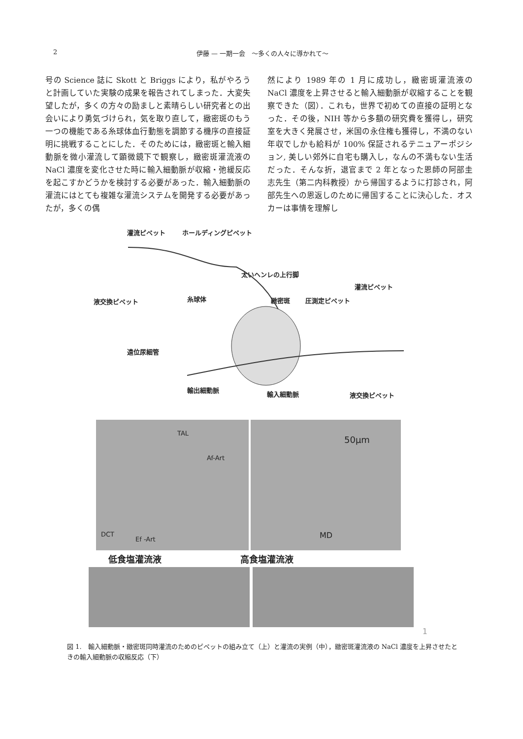2 伊藤 — 一期一会　～多くの人々に導かれて～
号の Science 誌に Skott と Briggs により，私がやろうと計画していた実験の成果を報告されてしまった．大変失望したが，多くの方々の励ましと素晴らしい研究者との出会いにより勇気づけられ，気を取り直して，緻密斑のもう一つの機能である糸球体血行動態を調節する機序の直接証明に挑戦することにした．そのためには，緻密斑と輸入細動脈を微小灌流して顕微鏡下で観察し，緻密斑灌流液の NaCl 濃度を変化させた時に輸入細動脈が収縮・弛緩反応を起こすかどうかを検討する必要があった．輸入細動脈の灌流にはとても複雑な灌流システムを開発する必要があったが，多くの偶
然により 1989 年の 1 月に成功し，緻密斑灌流液の NaCl 濃度を上昇させると輸入細動脈が収縮することを観察できた（図）．これも，世界で初めての直接の証明となった．その後，NIH 等から多額の研究費を獲得し，研究室を大きく発展させ，米国の永住権も獲得し，不満のない年収でしかも給料が 100% 保証されるテニュアーポジション, 美しい郊外に自宅も購入し，なんの不満もない生活だった．そんな折，退官まで 2 年となった恩師の阿部圭志先生（第二内科教授）から帰国するように打診され，阿部先生への恩返しのために帰国することに決心した．オスカーは事情を理解し
灌流ピペット ホールディングピペット
太いヘンレの上行脚
灌流ピペット
液交換ピペット 糸球体 緻密斑 圧測定ピペット
遠位尿細管
輸出細動脈
輸入細動脈 液交換ピペット
TAL
Af-Art
DCT
Ef -Art
50μm
MD
低食塩灌流液 高食塩灌流液
1
図 1.　輸入細動脈・緻密斑同時灌流のためのピペットの組み立て（上）と灌流の実例（中），緻密斑灌流液の NaCl 濃度を上昇させたときの輸入細動脈の収縮反応（下）